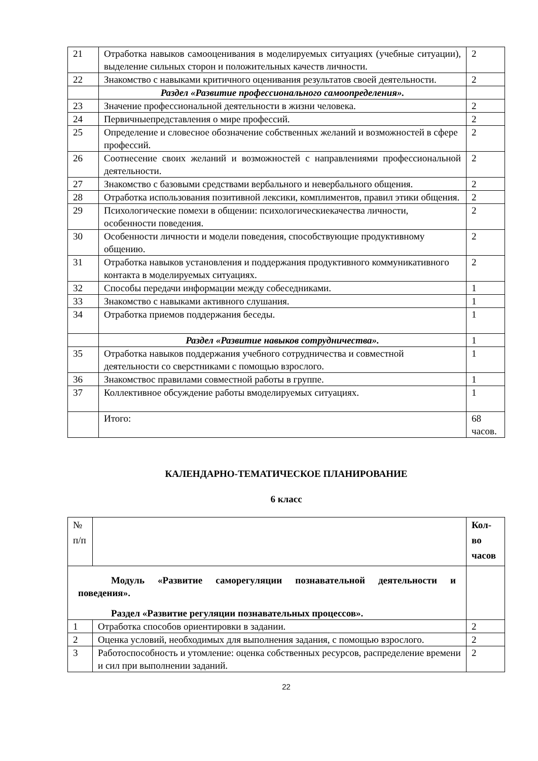| 21 | Отработка навыков самооценивания в моделируемых ситуациях (учебные ситуации), выделение сильных сторон и положительных качеств личности. | 2 |
| 22 | Знакомство с навыками критичного оценивания результатов своей деятельности. | 2 |
| | Раздел «Развитие профессионального самоопределения». | |
| 23 | Значение профессиональной деятельности в жизни человека. | 2 |
| 24 | Первичныепредставления о мире профессий. | 2 |
| 25 | Определение и словесное обозначение собственных желаний и возможностей в сфере профессий. | 2 |
| 26 | Соотнесение своих желаний и возможностей с направлениями профессиональной деятельности. | 2 |
| 27 | Знакомство с базовыми средствами вербального и невербального общения. | 2 |
| 28 | Отработка использования позитивной лексики, комплиментов, правил этики общения. | 2 |
| 29 | Психологические помехи в общении: психологическиекачества личности, особенности поведения. | 2 |
| 30 | Особенности личности и модели поведения, способствующие продуктивному общению. | 2 |
| 31 | Отработка навыков установления и поддержания продуктивного коммуникативного контакта в моделируемых ситуациях. | 2 |
| 32 | Способы передачи информации между собеседниками. | 1 |
| 33 | Знакомство с навыками активного слушания. | 1 |
| 34 | Отработка приемов поддержания беседы. | 1 |
| | Раздел «Развитие навыков сотрудничества». | 1 |
| 35 | Отработка навыков поддержания учебного сотрудничества и совместной деятельности со сверстниками с помощью взрослого. | 1 |
| 36 | Знакомствос правилами совместной работы в группе. | 1 |
| 37 | Коллективное обсуждение работы вмоделируемых ситуациях. | 1 |
| | Итого: | 68 часов. |
КАЛЕНДАРНО-ТЕМАТИЧЕСКОЕ ПЛАНИРОВАНИЕ
6 класс
| № п/п | | Кол-во часов |
| Модуль «Развитие саморегуляции познавательной деятельности и поведения». Раздел «Развитие регуляции познавательных процессов». | | |
| 1 | Отработка способов ориентировки в задании. | 2 |
| 2 | Оценка условий, необходимых для выполнения задания, с помощью взрослого. | 2 |
| 3 | Работоспособность и утомление: оценка собственных ресурсов, распределение времени и сил при выполнении заданий. | 2 |
22